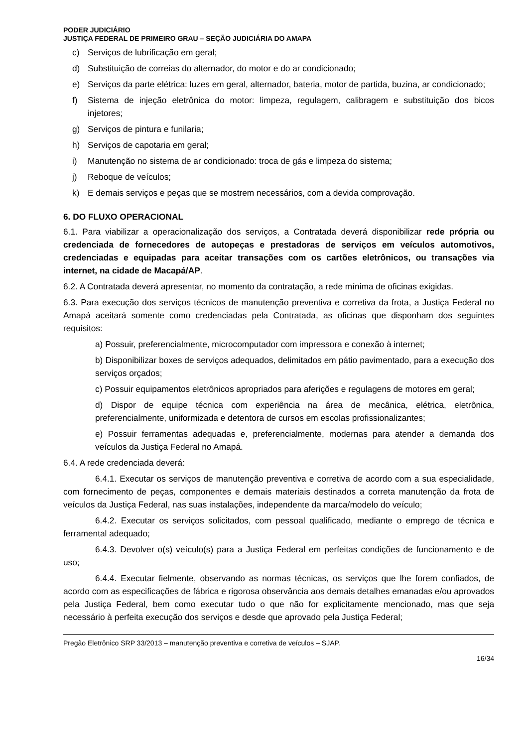PODER JUDICIÁRIO
JUSTIÇA FEDERAL DE PRIMEIRO GRAU – SEÇÃO JUDICIÁRIA DO AMAPA
c) Serviços de lubrificação em geral;
d) Substituição de correias do alternador, do motor e do ar condicionado;
e) Serviços da parte elétrica: luzes em geral, alternador, bateria, motor de partida, buzina, ar condicionado;
f) Sistema de injeção eletrônica do motor: limpeza, regulagem, calibragem e substituição dos bicos injetores;
g) Serviços de pintura e funilaria;
h) Serviços de capotaria em geral;
i) Manutenção no sistema de ar condicionado: troca de gás e limpeza do sistema;
j) Reboque de veículos;
k) E demais serviços e peças que se mostrem necessários, com a devida comprovação.
6. DO FLUXO OPERACIONAL
6.1. Para viabilizar a operacionalização dos serviços, a Contratada deverá disponibilizar rede própria ou credenciada de fornecedores de autopeças e prestadoras de serviços em veículos automotivos, credenciadas e equipadas para aceitar transações com os cartões eletrônicos, ou transações via internet, na cidade de Macapá/AP.
6.2. A Contratada deverá apresentar, no momento da contratação, a rede mínima de oficinas exigidas.
6.3. Para execução dos serviços técnicos de manutenção preventiva e corretiva da frota, a Justiça Federal no Amapá aceitará somente como credenciadas pela Contratada, as oficinas que disponham dos seguintes requisitos:
a) Possuir, preferencialmente, microcomputador com impressora e conexão à internet;
b) Disponibilizar boxes de serviços adequados, delimitados em pátio pavimentado, para a execução dos serviços orçados;
c) Possuir equipamentos eletrônicos apropriados para aferições e regulagens de motores em geral;
d) Dispor de equipe técnica com experiência na área de mecânica, elétrica, eletrônica, preferencialmente, uniformizada e detentora de cursos em escolas profissionalizantes;
e) Possuir ferramentas adequadas e, preferencialmente, modernas para atender a demanda dos veículos da Justiça Federal no Amapá.
6.4. A rede credenciada deverá:
6.4.1. Executar os serviços de manutenção preventiva e corretiva de acordo com a sua especialidade, com fornecimento de peças, componentes e demais materiais destinados a correta manutenção da frota de veículos da Justiça Federal, nas suas instalações, independente da marca/modelo do veículo;
6.4.2. Executar os serviços solicitados, com pessoal qualificado, mediante o emprego de técnica e ferramental adequado;
6.4.3. Devolver o(s) veículo(s) para a Justiça Federal em perfeitas condições de funcionamento e de uso;
6.4.4. Executar fielmente, observando as normas técnicas, os serviços que lhe forem confiados, de acordo com as especificações de fábrica e rigorosa observância aos demais detalhes emanadas e/ou aprovados pela Justiça Federal, bem como executar tudo o que não for explicitamente mencionado, mas que seja necessário à perfeita execução dos serviços e desde que aprovado pela Justiça Federal;
Pregão Eletrônico SRP 33/2013 – manutenção preventiva e corretiva de veículos – SJAP.
16/34